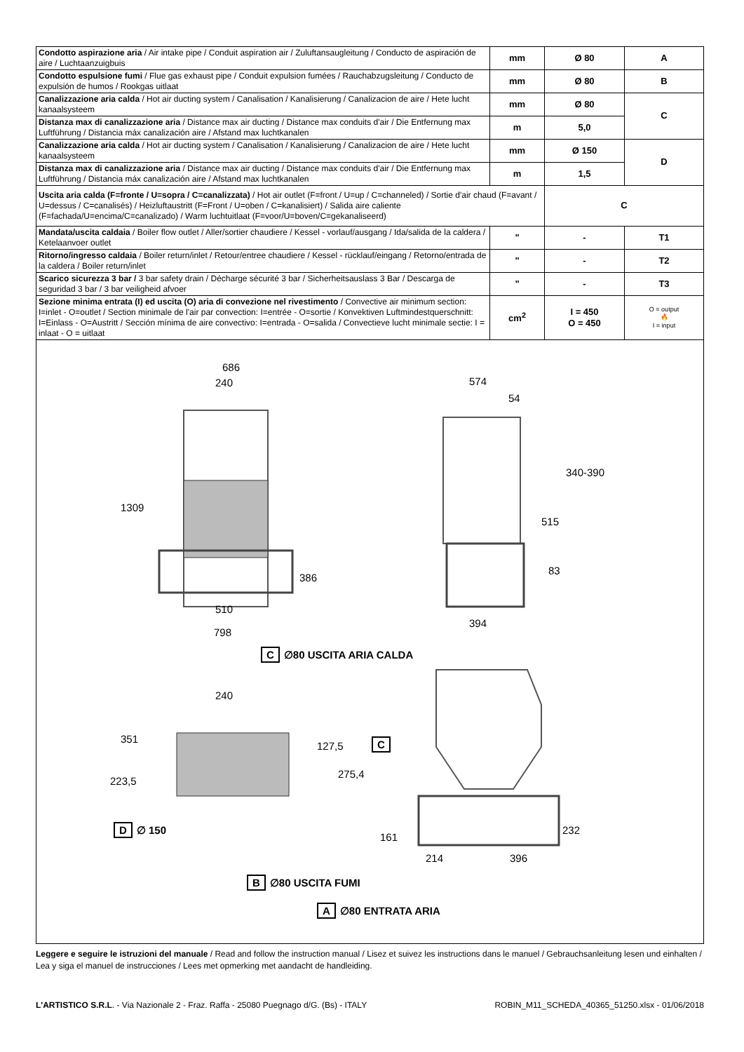| Condotto aspirazione aria / Air intake pipe / Conduit aspiration air / Zuluftansaugleitung / Conducto de aspiración de aire / Luchtaanzuigbuis | mm | Ø 80 | A |
| Condotto espulsione fumi / Flue gas exhaust pipe / Conduit expulsion fumées / Rauchabzugsleitung / Conducto de expulsión de humos / Rookgas uitlaat | mm | Ø 80 | B |
| Canalizzazione aria calda / Hot air ducting system / Canalisation / Kanalisierung / Canalizacion de aire / Hete lucht kanaalsysteem | mm | Ø 80 | C |
| Distanza max di canalizzazione aria / Distance max air ducting / Distance max conduits d'air / Die Entfernung max Luftführung / Distancia máx canalización aire / Afstand max luchtkanalen | m | 5,0 | |
| Canalizzazione aria calda / Hot air ducting system / Canalisation / Kanalisierung / Canalizacion de aire / Hete lucht kanaalsysteem | mm | Ø 150 | D |
| Distanza max di canalizzazione aria / Distance max air ducting / Distance max conduits d'air / Die Entfernung max Luftführung / Distancia máx canalización aire / Afstand max luchtkanalen | m | 1,5 | |
| Uscita aria calda (F=fronte / U=sopra / C=canalizzata) / Hot air outlet (F=front / U=up / C=channeled) / Sortie d'air chaud (F=avant / U=dessus / C=canalisés) / Heizluftaustritt (F=Front / U=oben / C=kanalisiert) / Salida aire caliente (F=fachada/U=encima/C=canalizado) / Warm luchtuitlaat (F=voor/U=boven/C=gekanaliseerd) | | C | |
| Mandata/uscita caldaia / Boiler flow outlet / Aller/sortier chaudiere / Kessel - vorlauf/ausgang / Ida/salida de la caldera / Ketelaanvoer outlet | " | - | T1 |
| Ritorno/ingresso caldaia / Boiler return/inlet / Retour/entree chaudiere / Kessel - rücklauf/eingang / Retorno/entrada de la caldera / Boiler return/inlet | " | - | T2 |
| Scarico sicurezza 3 bar / 3 bar safety drain / Décharge sécurité 3 bar / Sicherheitsauslass 3 Bar / Descarga de seguridad 3 bar / 3 bar veiligheid afvoer | " | - | T3 |
| Sezione minima entrata (I) ed uscita (O) aria di convezione nel rivestimento / Convective air minimum section: I=inlet - O=outlet / Section minimale de l'air par convection: I=entrée - O=sortie / Konvektiven Luftmindestquerschnitt: I=Einlass - O=Austritt / Sección mínima de aire convectivo: I=entrada - O=salida / Convectieve lucht minimale sectie: I = inlaat - O = uitlaat | cm<sup>2</sup> | I = 450 O = 450 | O = output 🔥 I = input |
686
240 574
54
1309
340-390
515
83
386
510
394
798
C ∅80 USCITA ARIA CALDA
240
351
127,5 C
223,5
275,4
D ∅ 150
161
232
214 396
B ∅80 USCITA FUMI
A ∅80 ENTRATA ARIA
Leggere e seguire le istruzioni del manuale / Read and follow the instruction manual / Lisez et suivez les instructions dans le manuel / Gebrauchsanleitung lesen und einhalten / Lea y siga el manuel de instrucciones / Lees met opmerking met aandacht de handleiding.
L'ARTISTICO S.R.L. - Via Nazionale 2 - Fraz. Raffa - 25080 Puegnago d/G. (Bs) - ITALY ROBIN_M11_SCHEDA_40365_51250.xlsx - 01/06/2018